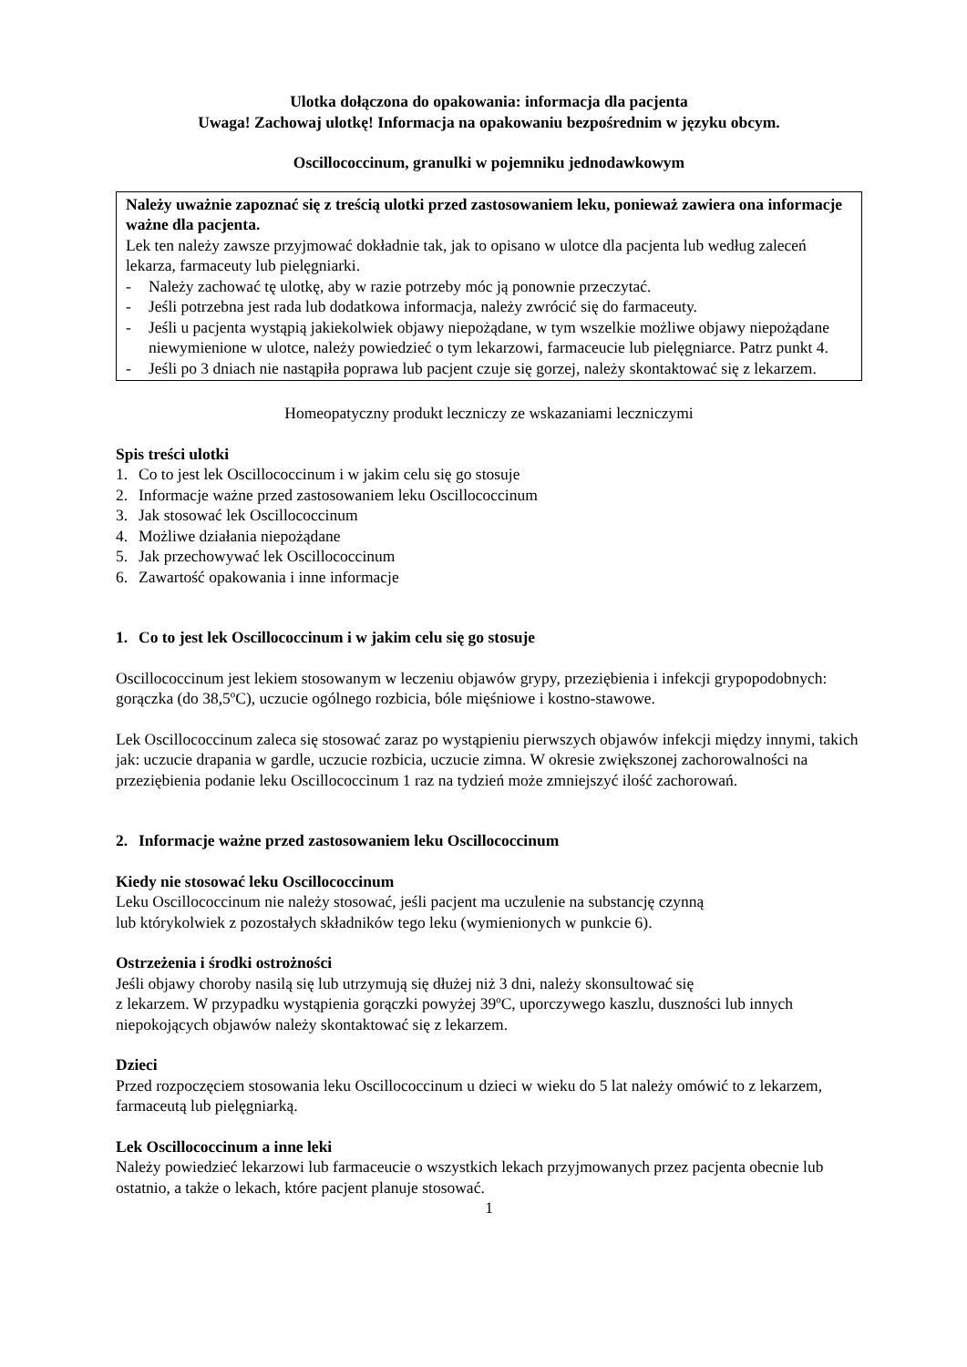Ulotka dołączona do opakowania: informacja dla pacjenta
Uwaga! Zachowaj ulotkę! Informacja na opakowaniu bezpośrednim w języku obcym.
Oscillococcinum, granulki w pojemniku jednodawkowym
Należy uważnie zapoznać się z treścią ulotki przed zastosowaniem leku, ponieważ zawiera ona informacje ważne dla pacjenta.
Lek ten należy zawsze przyjmować dokładnie tak, jak to opisano w ulotce dla pacjenta lub według zaleceń lekarza, farmaceuty lub pielęgniarki.
- Należy zachować tę ulotkę, aby w razie potrzeby móc ją ponownie przeczytać.
- Jeśli potrzebna jest rada lub dodatkowa informacja, należy zwrócić się do farmaceuty.
- Jeśli u pacjenta wystąpią jakiekolwiek objawy niepożądane, w tym wszelkie możliwe objawy niepożądane niewymienione w ulotce, należy powiedzieć o tym lekarzowi, farmaceucie lub pielęgniarce. Patrz punkt 4.
- Jeśli po 3 dniach nie nastąpiła poprawa lub pacjent czuje się gorzej, należy skontaktować się z lekarzem.
Homeopatyczny produkt leczniczy ze wskazaniami leczniczymi
Spis treści ulotki
1. Co to jest lek Oscillococcinum i w jakim celu się go stosuje
2. Informacje ważne przed zastosowaniem leku Oscillococcinum
3. Jak stosować lek Oscillococcinum
4. Możliwe działania niepożądane
5. Jak przechowywać lek Oscillococcinum
6. Zawartość opakowania i inne informacje
1. Co to jest lek Oscillococcinum i w jakim celu się go stosuje
Oscillococcinum jest lekiem stosowanym w leczeniu objawów grypy, przeziębienia i infekcji grypopodobnych: gorączka (do 38,5ºC), uczucie ogólnego rozbicia, bóle mięśniowe i kostno-stawowe.
Lek Oscillococcinum zaleca się stosować zaraz po wystąpieniu pierwszych objawów infekcji między innymi, takich jak: uczucie drapania w gardle, uczucie rozbicia, uczucie zimna. W okresie zwiększonej zachorowalności na przeziębienia podanie leku Oscillococcinum 1 raz na tydzień może zmniejszyć ilość zachorowań.
2. Informacje ważne przed zastosowaniem leku Oscillococcinum
Kiedy nie stosować leku Oscillococcinum
Leku Oscillococcinum nie należy stosować, jeśli pacjent ma uczulenie na substancję czynną
lub którykolwiek z pozostałych składników tego leku (wymienionych w punkcie 6).
Ostrzeżenia i środki ostrożności
Jeśli objawy choroby nasilą się lub utrzymują się dłużej niż 3 dni, należy skonsultować się
z lekarzem. W przypadku wystąpienia gorączki powyżej 39ºC, uporczywego kaszlu, duszności lub innych niepokojących objawów należy skontaktować się z lekarzem.
Dzieci
Przed rozpoczęciem stosowania leku Oscillococcinum u dzieci w wieku do 5 lat należy omówić to z lekarzem, farmaceutą lub pielęgniarką.
Lek Oscillococcinum a inne leki
Należy powiedzieć lekarzowi lub farmaceucie o wszystkich lekach przyjmowanych przez pacjenta obecnie lub ostatnio, a także o lekach, które pacjent planuje stosować.
1